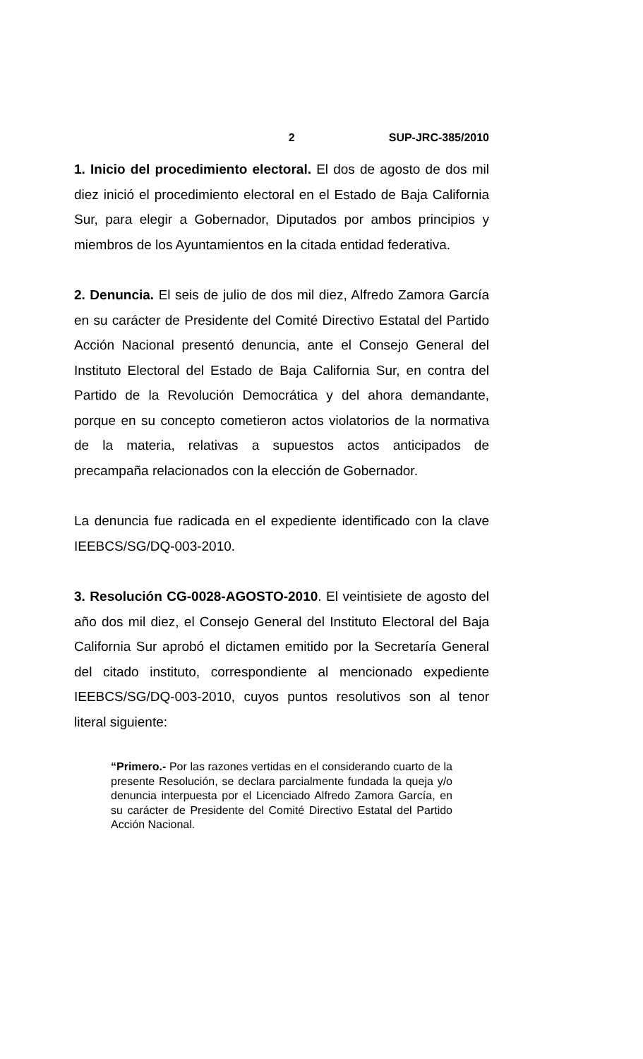2 SUP-JRC-385/2010
1. Inicio del procedimiento electoral. El dos de agosto de dos mil diez inició el procedimiento electoral en el Estado de Baja California Sur, para elegir a Gobernador, Diputados por ambos principios y miembros de los Ayuntamientos en la citada entidad federativa.
2. Denuncia. El seis de julio de dos mil diez, Alfredo Zamora García en su carácter de Presidente del Comité Directivo Estatal del Partido Acción Nacional presentó denuncia, ante el Consejo General del Instituto Electoral del Estado de Baja California Sur, en contra del Partido de la Revolución Democrática y del ahora demandante, porque en su concepto cometieron actos violatorios de la normativa de la materia, relativas a supuestos actos anticipados de precampaña relacionados con la elección de Gobernador.
La denuncia fue radicada en el expediente identificado con la clave IEEBCS/SG/DQ-003-2010.
3. Resolución CG-0028-AGOSTO-2010. El veintisiete de agosto del año dos mil diez, el Consejo General del Instituto Electoral del Baja California Sur aprobó el dictamen emitido por la Secretaría General del citado instituto, correspondiente al mencionado expediente IEEBCS/SG/DQ-003-2010, cuyos puntos resolutivos son al tenor literal siguiente:
“Primero.- Por las razones vertidas en el considerando cuarto de la presente Resolución, se declara parcialmente fundada la queja y/o denuncia interpuesta por el Licenciado Alfredo Zamora García, en su carácter de Presidente del Comité Directivo Estatal del Partido Acción Nacional.